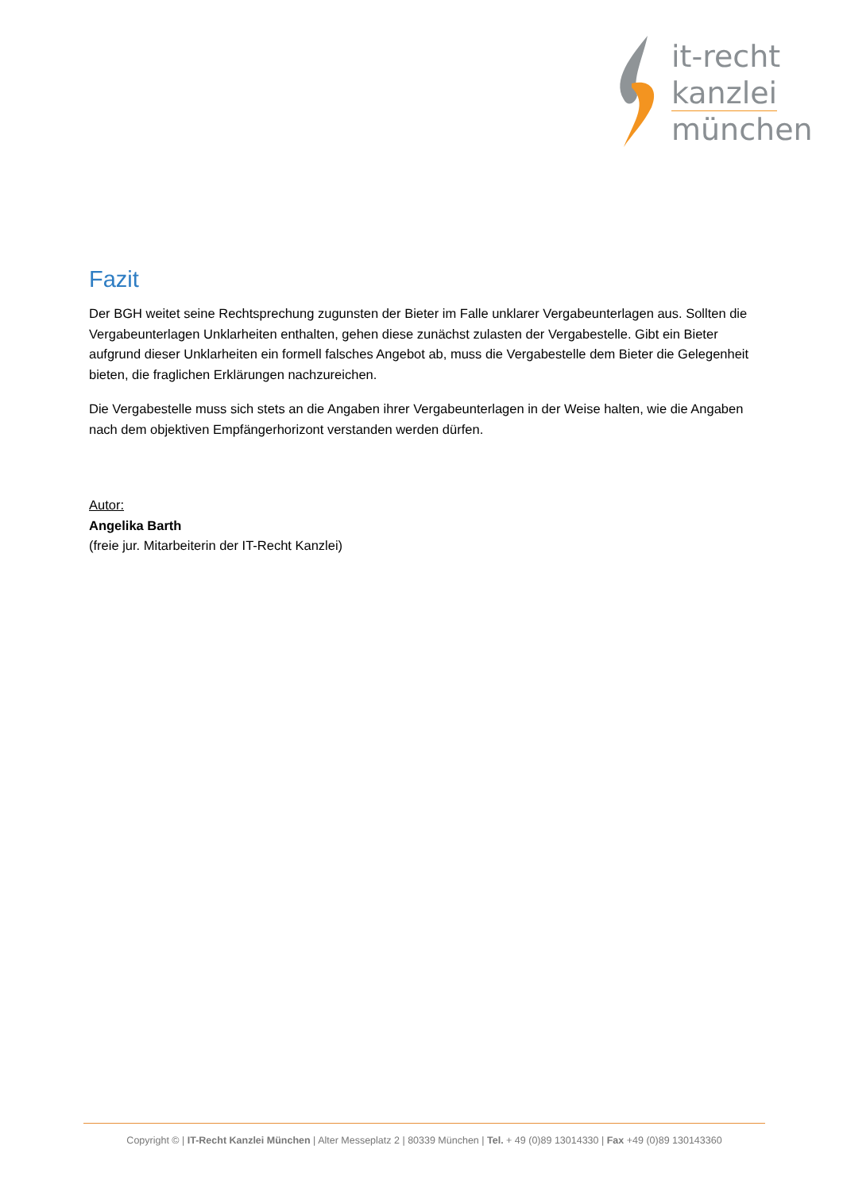it-recht
kanzlei
münchen
Fazit
Der BGH weitet seine Rechtsprechung zugunsten der Bieter im Falle unklarer Vergabeunterlagen aus. Sollten die Vergabeunterlagen Unklarheiten enthalten, gehen diese zunächst zulasten der Vergabestelle. Gibt ein Bieter aufgrund dieser Unklarheiten ein formell falsches Angebot ab, muss die Vergabestelle dem Bieter die Gelegenheit bieten, die fraglichen Erklärungen nachzureichen.
Die Vergabestelle muss sich stets an die Angaben ihrer Vergabeunterlagen in der Weise halten, wie die Angaben nach dem objektiven Empfängerhorizont verstanden werden dürfen.
Autor:
Angelika Barth
(freie jur. Mitarbeiterin der IT-Recht Kanzlei)
Copyright © | IT-Recht Kanzlei München | Alter Messeplatz 2 | 80339 München | Tel. + 49 (0)89 13014330 | Fax +49 (0)89 130143360